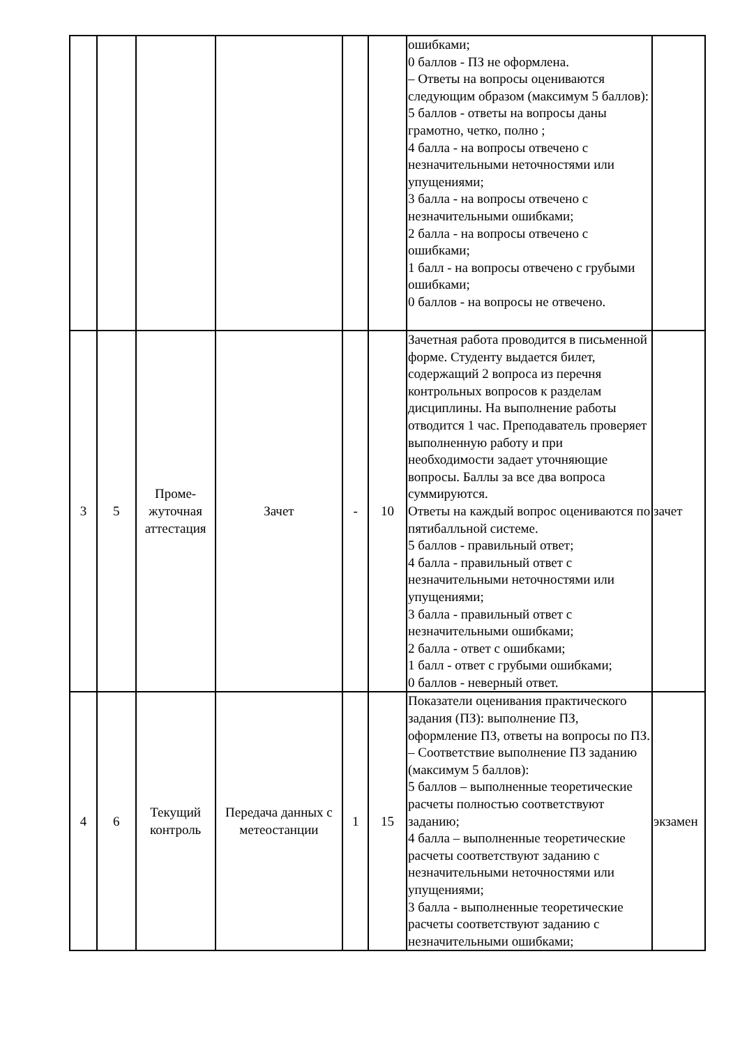| | | | | | | ошибками; 0 баллов - ПЗ не оформлена. – Ответы на вопросы оцениваются следующим образом (максимум 5 баллов): 5 баллов - ответы на вопросы даны грамотно, четко, полно ; 4 балла - на вопросы отвечено с незначительными неточностями или упущениями; 3 балла - на вопросы отвечено с незначительными ошибками; 2 балла - на вопросы отвечено с ошибками; 1 балл - на вопросы отвечено с грубыми ошибками; 0 баллов - на вопросы не отвечено. | |
| 3 | 5 | Проме- жуточная аттестация | Зачет | - | 10 | Зачетная работа проводится в письменной форме. Студенту выдается билет, содержащий 2 вопроса из перечня контрольных вопросов к разделам дисциплины. На выполнение работы отводится 1 час. Преподаватель проверяет выполненную работу и при необходимости задает уточняющие вопросы. Баллы за все два вопроса суммируются. Ответы на каждый вопрос оцениваются по пятибалльной системе. 5 баллов - правильный ответ; 4 балла - правильный ответ с незначительными неточностями или упущениями; 3 балла - правильный ответ с незначительными ошибками; 2 балла - ответ с ошибками; 1 балл - ответ с грубыми ошибками; 0 баллов - неверный ответ. | зачет |
| 4 | 6 | Текущий контроль | Передача данных с метеостанции | 1 | 15 | Показатели оценивания практического задания (ПЗ): выполнение ПЗ, оформление ПЗ, ответы на вопросы по ПЗ. – Соответствие выполнение ПЗ заданию (максимум 5 баллов): 5 баллов – выполненные теоретические расчеты полностью соответствуют заданию; 4 балла – выполненные теоретические расчеты соответствуют заданию с незначительными неточностями или упущениями; 3 балла - выполненные теоретические расчеты соответствуют заданию с незначительными ошибками; | экзамен |